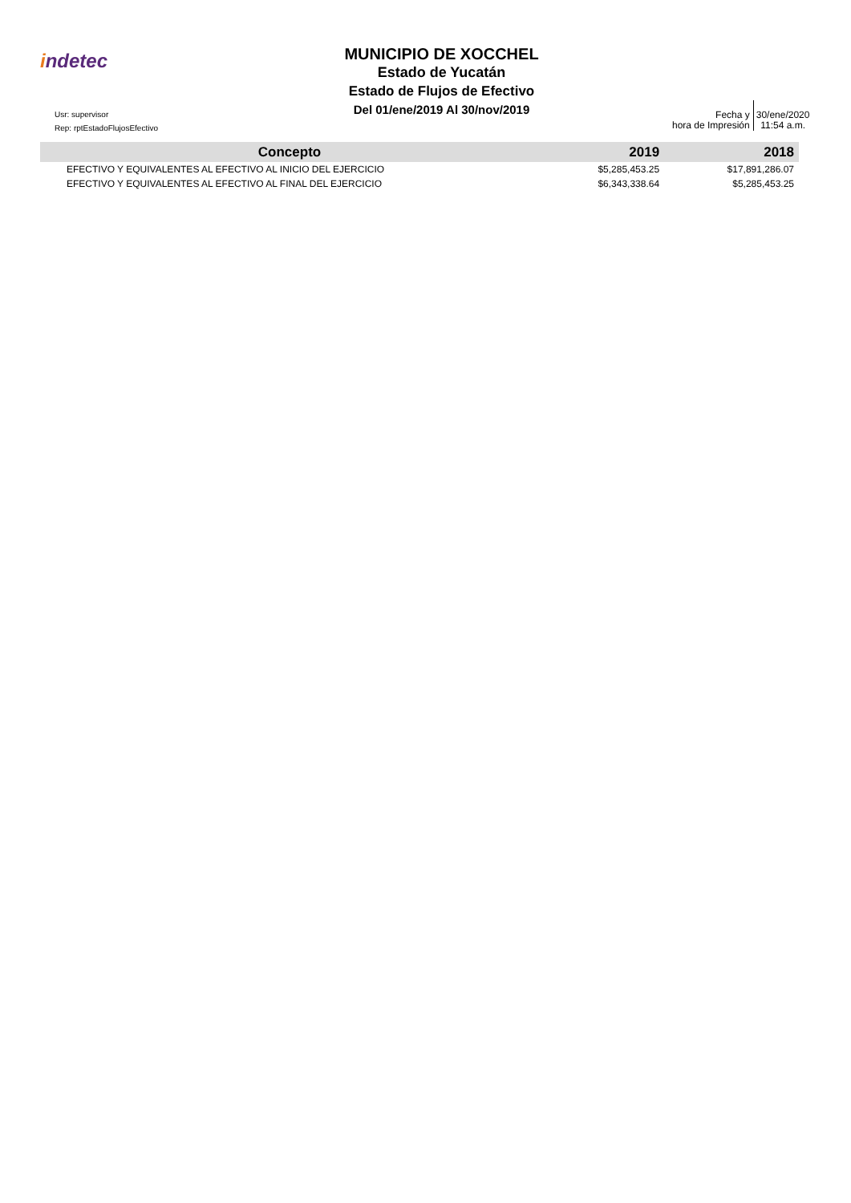indetec
MUNICIPIO DE XOCCHEL
Estado de Yucatán
Estado de Flujos de Efectivo
Del 01/ene/2019 Al 30/nov/2019
Usr: supervisor
Rep: rptEstadoFlujosEfectivo
Fecha y
hora de Impresión
30/ene/2020
11:54 a.m.
| Concepto | 2019 | 2018 |
| --- | --- | --- |
| EFECTIVO Y EQUIVALENTES AL EFECTIVO AL INICIO DEL EJERCICIO | $5,285,453.25 | $17,891,286.07 |
| EFECTIVO Y EQUIVALENTES AL EFECTIVO AL FINAL DEL EJERCICIO | $6,343,338.64 | $5,285,453.25 |